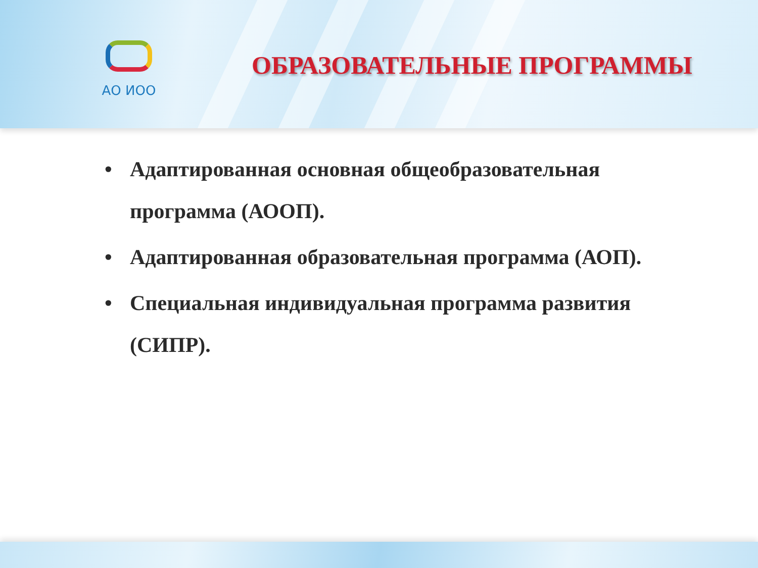АО ИОО
ОБРАЗОВАТЕЛЬНЫЕ ПРОГРАММЫ
• Адаптированная основная общеобразовательная программа (АООП).
• Адаптированная образовательная программа (АОП).
• Специальная индивидуальная программа развития (СИПР).